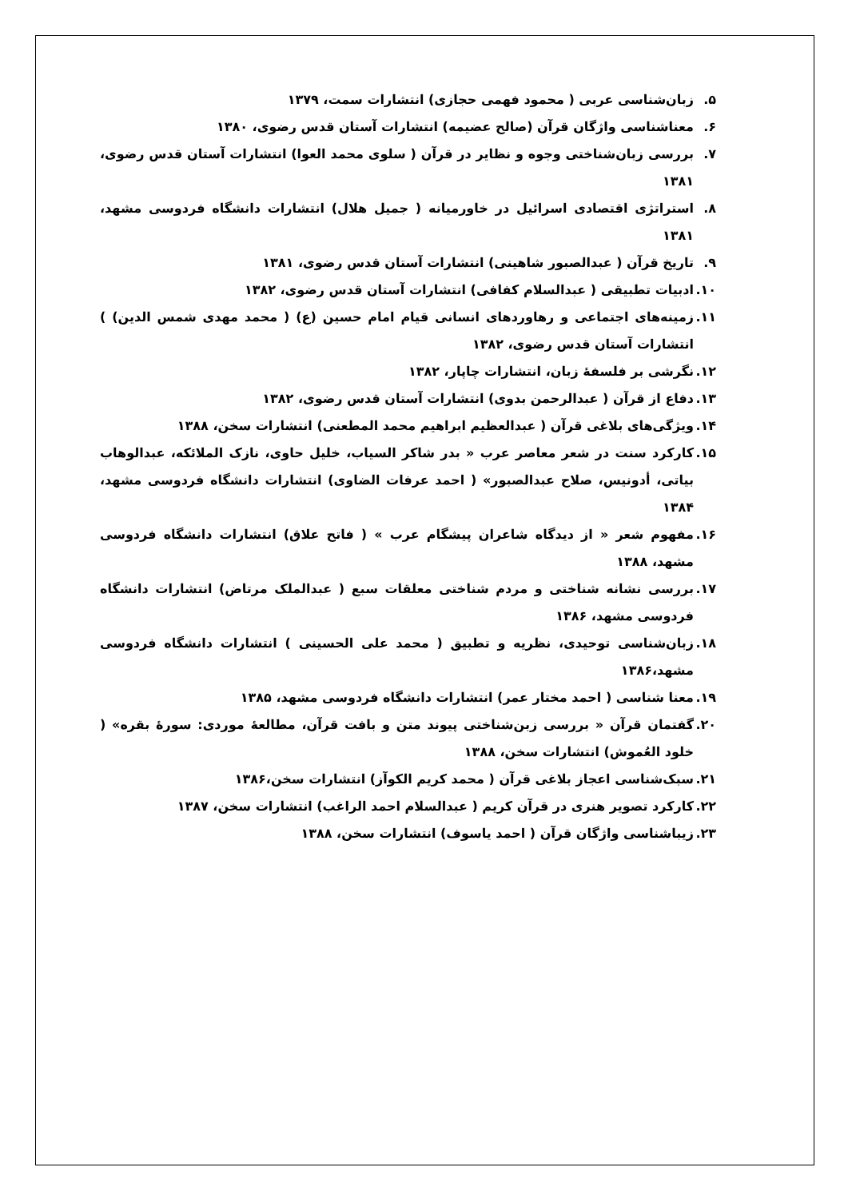۵. زبان‌شناسی عربی ( محمود فهمی حجازی) انتشارات سمت، ۱۳۷۹
۶. معناشناسی واژگان قرآن (صالح عضیمه) انتشارات آستان قدس رضوی، ۱۳۸۰
۷. بررسی زبان‌شناختی وجوه و نظایر در قرآن ( سلوی محمد العوا) انتشارات آستان قدس رضوی، ۱۳۸۱
۸. استراتژی اقتصادی اسرائیل در خاورمیانه ( جمیل هلال) انتشارات دانشگاه فردوسی مشهد، ۱۳۸۱
۹. تاریخ قرآن ( عبدالصبور شاهینی) انتشارات آستان قدس رضوی، ۱۳۸۱
۱۰. ادبیات تطبیقی ( عبدالسلام کفافی) انتشارات آستان قدس رضوی، ۱۳۸۲
۱۱. زمینه‌های اجتماعی و رهاوردهای انسانی قیام امام حسین (ع) ( محمد مهدی شمس الدین) ) انتشارات آستان قدس رضوی، ۱۳۸۲
۱۲. نگرشی بر فلسفهٔ زبان، انتشارات چاپار، ۱۳۸۲
۱۳. دفاع از قرآن ( عبدالرحمن بدوی) انتشارات آستان قدس رضوی، ۱۳۸۲
۱۴. ویژگی‌های بلاغی قرآن ( عبدالعظیم ابراهیم محمد المطعنی) انتشارات سخن، ۱۳۸۸
۱۵. کارکرد سنت در شعر معاصر عرب « بدر شاکر السیاب، خلیل حاوی، نازک الملائکه، عبدالوهاب بیاتی، أدونیس، صلاح عبدالصبور» ( احمد عرفات الضاوی) انتشارات دانشگاه فردوسی مشهد، ۱۳۸۴
۱۶. مفهوم شعر « از دیدگاه شاعران پیشگام عرب » ( فاتح علاق) انتشارات دانشگاه فردوسی مشهد، ۱۳۸۸
۱۷. بررسی نشانه شناختی و مردم شناختی معلقات سبع ( عبدالملک مرتاض) انتشارات دانشگاه فردوسی مشهد، ۱۳۸۶
۱۸. زبان‌شناسی توحیدی، نظریه و تطبیق ( محمد علی الحسینی ) انتشارات دانشگاه فردوسی مشهد،۱۳۸۶
۱۹. معنا شناسی ( احمد مختار عمر) انتشارات دانشگاه فردوسی مشهد، ۱۳۸۵
۲۰. گفتمان قرآن « بررسی زبن‌شناختی پیوند متن و بافت قرآن، مطالعهٔ موردی: سورهٔ بقره» ( خلود العُموش) انتشارات سخن، ۱۳۸۸
۲۱. سبک‌شناسی اعجاز بلاغی قرآن ( محمد کریم الکوآز) انتشارات سخن،۱۳۸۶
۲۲. کارکرد تصویر هنری در قرآن کریم ( عبدالسلام احمد الراغب) انتشارات سخن، ۱۳۸۷
۲۳. زیباشناسی واژگان قرآن ( احمد یاسوف) انتشارات سخن، ۱۳۸۸